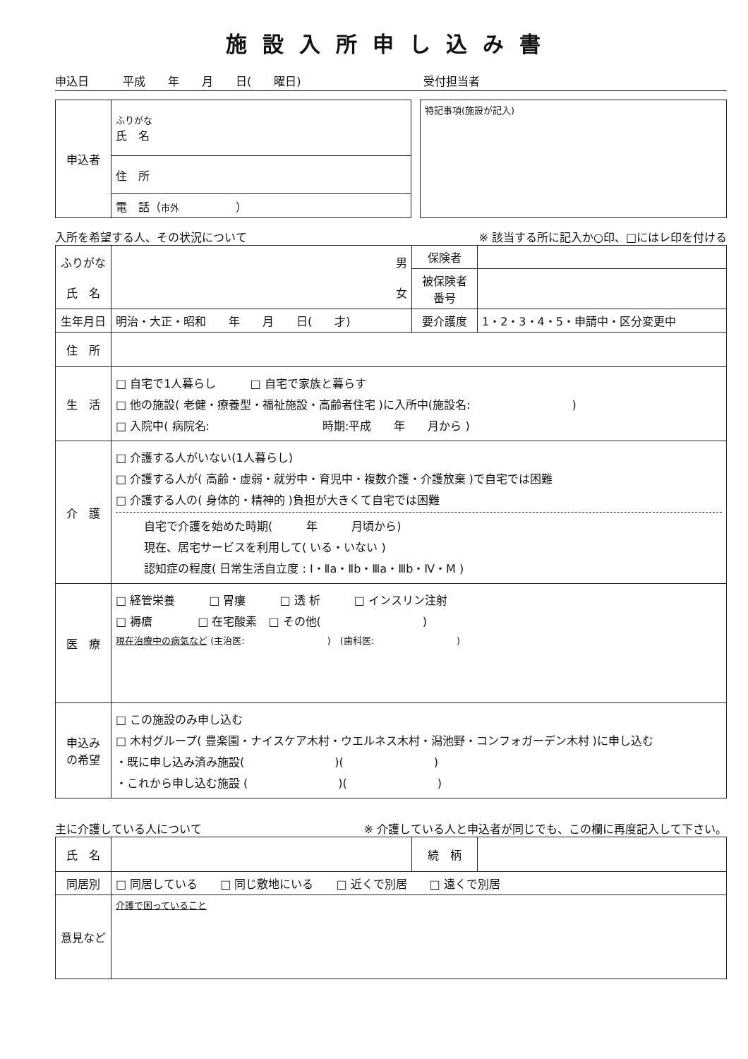施設入所申し込み書
申込日　　　平成　　年　　月　　日(　　曜日) 受付担当者
| 申込者 | ふりがな 氏 名 |
| | 住 所 |
| | 電 話（ 市外 ） |
| 特記事項(施設が記入) |
入所を希望する人、その状況について ※ 該当する所に記入か○印、□にはレ印を付ける
| ふりがな 氏 名 | 男 女 | 保険者 | |
| | | 被保険者 番号 | |
| 生年月日 | 明治・大正・昭和 年 月 日( 才) | 要介護度 | 1・2・3・4・5・申請中・区分変更中 |
| 住 所 | | | |
| 生 活 | □ 自宅で1人暮らし □ 自宅で家族と暮らす □ 他の施設( 老健・療養型・福祉施設・高齢者住宅 )に入所中(施設名: ) □ 入院中( 病院名: 時期:平成 年 月から ) | | |
| 介 護 | □ 介護する人がいない(1人暮らし) □ 介護する人が( 高齢・虚弱・就労中・育児中・複数介護・介護放棄 )で自宅では困難 □ 介護する人の( 身体的・精神的 )負担が大きくて自宅では困難 自宅で介護を始めた時期( 年 月頃から) 現在、居宅サービスを利用して( いる・いない ) 認知症の程度( 日常生活自立度 : Ⅰ・Ⅱa・Ⅱb・Ⅲa・Ⅲb・Ⅳ・M ) | | |
| 医 療 | □ 経管栄養 □ 胃瘻 □ 透 析 □ インスリン注射 □ 褥瘡 □ 在宅酸素 □ その他( ) 現在治療中の病気など (主治医: ) (歯科医: ) | | |
| 申込み の希望 | □ この施設のみ申し込む □ 木村グループ( 豊楽園・ナイスケア木村・ウエルネス木村・潟池野・コンフォガーデン木村 )に申し込む ・既に申し込み済み施設( )( ) ・これから申し込む施設 ( )( ) | | |
主に介護している人について ※ 介護している人と申込者が同じでも、この欄に再度記入して下さい。
| 氏 名 | | 続 柄 | |
| 同居別 | □ 同居している □ 同じ敷地にいる □ 近くで別居 □ 遠くで別居 | | |
| 意見など | 介護で困っていること | | |